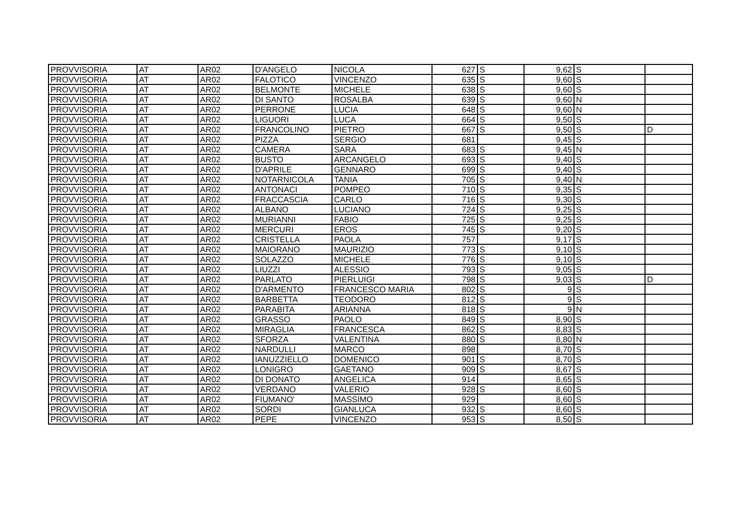| PROVVISORIA | AT | AR02 | D'ANGELO | NICOLA | 627 | S | 9,62 | S | |
| PROVVISORIA | AT | AR02 | FALOTICO | VINCENZO | 635 | S | 9,60 | S | |
| PROVVISORIA | AT | AR02 | BELMONTE | MICHELE | 638 | S | 9,60 | S | |
| PROVVISORIA | AT | AR02 | DI SANTO | ROSALBA | 639 | S | 9,60 | N | |
| PROVVISORIA | AT | AR02 | PERRONE | LUCIA | 648 | S | 9,60 | N | |
| PROVVISORIA | AT | AR02 | LIGUORI | LUCA | 664 | S | 9,50 | S | |
| PROVVISORIA | AT | AR02 | FRANCOLINO | PIETRO | 667 | S | 9,50 | S | D |
| PROVVISORIA | AT | AR02 | PIZZA | SERGIO | 681 | | 9,45 | S | |
| PROVVISORIA | AT | AR02 | CAMERA | SARA | 683 | S | 9,45 | N | |
| PROVVISORIA | AT | AR02 | BUSTO | ARCANGELO | 693 | S | 9,40 | S | |
| PROVVISORIA | AT | AR02 | D'APRILE | GENNARO | 699 | S | 9,40 | S | |
| PROVVISORIA | AT | AR02 | NOTARNICOLA | TANIA | 705 | S | 9,40 | N | |
| PROVVISORIA | AT | AR02 | ANTONACI | POMPEO | 710 | S | 9,35 | S | |
| PROVVISORIA | AT | AR02 | FRACCASCIA | CARLO | 716 | S | 9,30 | S | |
| PROVVISORIA | AT | AR02 | ALBANO | LUCIANO | 724 | S | 9,25 | S | |
| PROVVISORIA | AT | AR02 | MURIANNI | FABIO | 725 | S | 9,25 | S | |
| PROVVISORIA | AT | AR02 | MERCURI | EROS | 745 | S | 9,20 | S | |
| PROVVISORIA | AT | AR02 | CRISTELLA | PAOLA | 757 | | 9,17 | S | |
| PROVVISORIA | AT | AR02 | MAIORANO | MAURIZIO | 773 | S | 9,10 | S | |
| PROVVISORIA | AT | AR02 | SOLAZZO | MICHELE | 776 | S | 9,10 | S | |
| PROVVISORIA | AT | AR02 | LIUZZI | ALESSIO | 793 | S | 9,05 | S | |
| PROVVISORIA | AT | AR02 | PARLATO | PIERLUIGI | 798 | S | 9,03 | S | D |
| PROVVISORIA | AT | AR02 | D'ARMENTO | FRANCESCO MARIA | 802 | S | 9 | S | |
| PROVVISORIA | AT | AR02 | BARBETTA | TEODORO | 812 | S | 9 | S | |
| PROVVISORIA | AT | AR02 | PARABITA | ARIANNA | 818 | S | 9 | N | |
| PROVVISORIA | AT | AR02 | GRASSO | PAOLO | 849 | S | 8,90 | S | |
| PROVVISORIA | AT | AR02 | MIRAGLIA | FRANCESCA | 862 | S | 8,83 | S | |
| PROVVISORIA | AT | AR02 | SFORZA | VALENTINA | 880 | S | 8,80 | N | |
| PROVVISORIA | AT | AR02 | NARDULLI | MARCO | 898 | | 8,70 | S | |
| PROVVISORIA | AT | AR02 | IANUZZIELLO | DOMENICO | 901 | S | 8,70 | S | |
| PROVVISORIA | AT | AR02 | LONIGRO | GAETANO | 909 | S | 8,67 | S | |
| PROVVISORIA | AT | AR02 | DI DONATO | ANGELICA | 914 | | 8,65 | S | |
| PROVVISORIA | AT | AR02 | VERDANO | VALERIO | 928 | S | 8,60 | S | |
| PROVVISORIA | AT | AR02 | FIUMANO' | MASSIMO | 929 | | 8,60 | S | |
| PROVVISORIA | AT | AR02 | SORDI | GIANLUCA | 932 | S | 8,60 | S | |
| PROVVISORIA | AT | AR02 | PEPE | VINCENZO | 953 | S | 8,50 | S | |